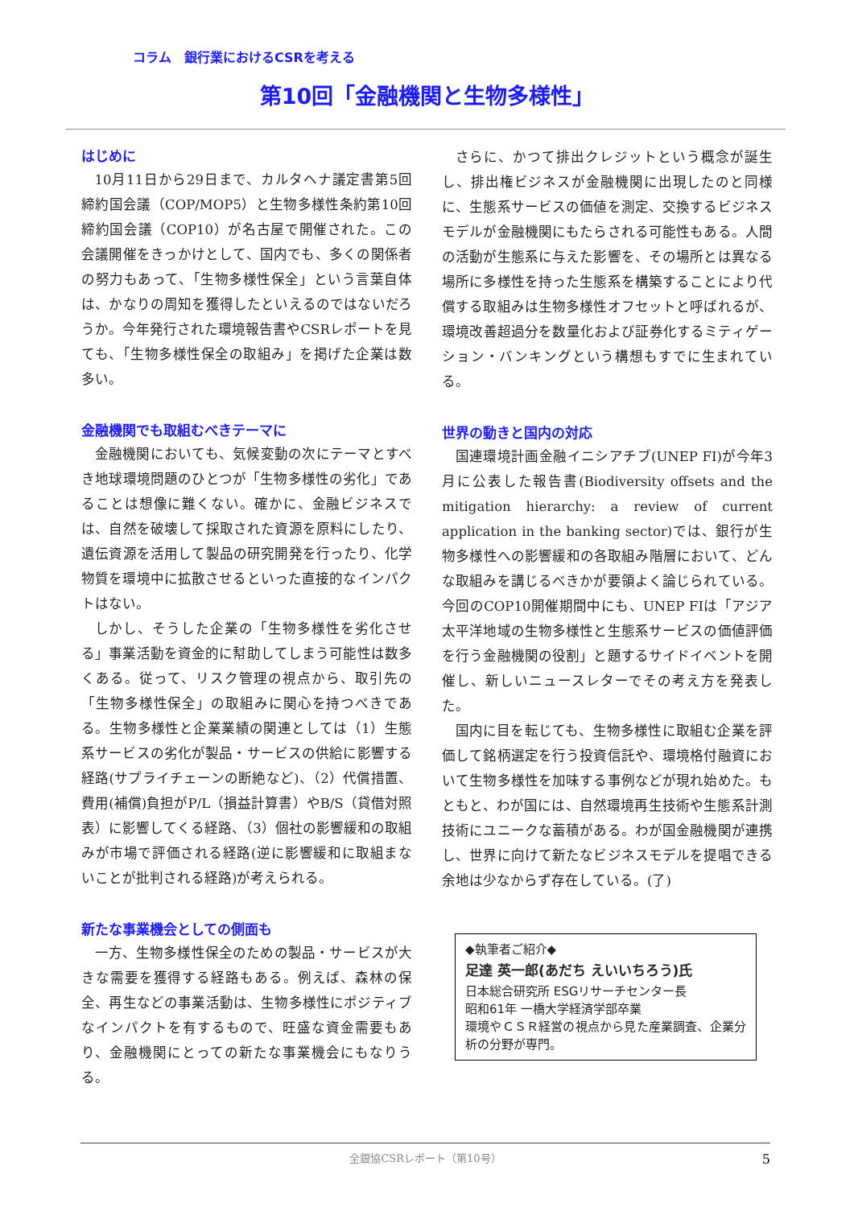コラム　銀行業におけるCSRを考える
第10回「金融機関と生物多様性」
はじめに
10月11日から29日まで、カルタヘナ議定書第5回締約国会議（COP/MOP5）と生物多様性条約第10回締約国会議（COP10）が名古屋で開催された。この会議開催をきっかけとして、国内でも、多くの関係者の努力もあって、「生物多様性保全」という言葉自体は、かなりの周知を獲得したといえるのではないだろうか。今年発行された環境報告書やCSRレポートを見ても、「生物多様性保全の取組み」を掲げた企業は数多い。
金融機関でも取組むべきテーマに
金融機関においても、気候変動の次にテーマとすべき地球環境問題のひとつが「生物多様性の劣化」であることは想像に難くない。確かに、金融ビジネスでは、自然を破壊して採取された資源を原料にしたり、遺伝資源を活用して製品の研究開発を行ったり、化学物質を環境中に拡散させるといった直接的なインパクトはない。
しかし、そうした企業の「生物多様性を劣化させる」事業活動を資金的に幇助してしまう可能性は数多くある。従って、リスク管理の視点から、取引先の「生物多様性保全」の取組みに関心を持つべきである。生物多様性と企業業績の関連としては（1）生態系サービスの劣化が製品・サービスの供給に影響する経路(サプライチェーンの断絶など)、（2）代償措置、費用(補償)負担がP/L（損益計算書）やB/S（貸借対照表）に影響してくる経路、（3）個社の影響緩和の取組みが市場で評価される経路(逆に影響緩和に取組まないことが批判される経路)が考えられる。
新たな事業機会としての側面も
一方、生物多様性保全のための製品・サービスが大きな需要を獲得する経路もある。例えば、森林の保全、再生などの事業活動は、生物多様性にポジティブなインパクトを有するもので、旺盛な資金需要もあり、金融機関にとっての新たな事業機会にもなりうる。
さらに、かつて排出クレジットという概念が誕生し、排出権ビジネスが金融機関に出現したのと同様に、生態系サービスの価値を測定、交換するビジネスモデルが金融機関にもたらされる可能性もある。人間の活動が生態系に与えた影響を、その場所とは異なる場所に多様性を持った生態系を構築することにより代償する取組みは生物多様性オフセットと呼ばれるが、環境改善超過分を数量化および証券化するミティゲーション・バンキングという構想もすでに生まれている。
世界の動きと国内の対応
国連環境計画金融イニシアチブ(UNEP FI)が今年3月に公表した報告書(Biodiversity offsets and the mitigation hierarchy: a review of current application in the banking sector)では、銀行が生物多様性への影響緩和の各取組み階層において、どんな取組みを講じるべきかが要領よく論じられている。今回のCOP10開催期間中にも、UNEP FIは「アジア太平洋地域の生物多様性と生態系サービスの価値評価を行う金融機関の役割」と題するサイドイベントを開催し、新しいニュースレターでその考え方を発表した。
国内に目を転じても、生物多様性に取組む企業を評価して銘柄選定を行う投資信託や、環境格付融資において生物多様性を加味する事例などが現れ始めた。もともと、わが国には、自然環境再生技術や生態系計測技術にユニークな蓄積がある。わが国金融機関が連携し、世界に向けて新たなビジネスモデルを提唱できる余地は少なからず存在している。(了)
◆執筆者ご紹介◆
足達 英一郎(あだち えいいちろう)氏
日本総合研究所 ESGリサーチセンター長
昭和61年 一橋大学経済学部卒業
環境やＣＳＲ経営の視点から見た産業調査、企業分析の分野が専門。
全銀協CSRレポート（第10号） 5